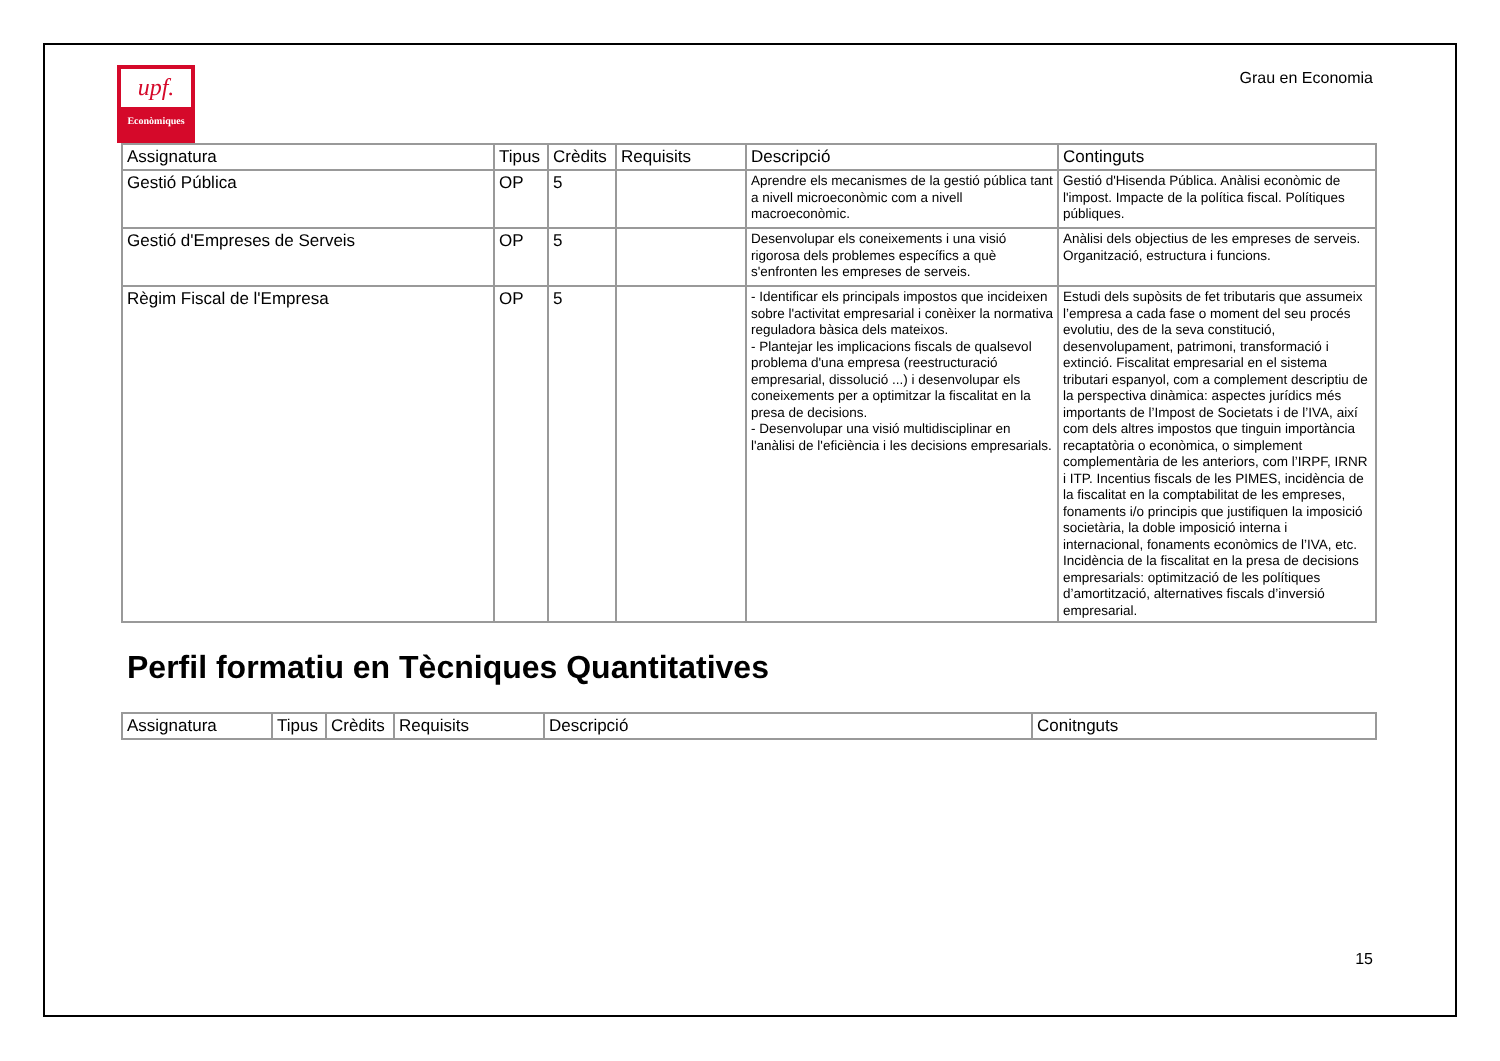upf.
Econòmiques
Grau en Economia
| Assignatura | Tipus | Crèdits | Requisits | Descripció | Continguts |
| --- | --- | --- | --- | --- | --- |
| Gestió Pública | OP | 5 | | Aprendre els mecanismes de la gestió pública tant a nivell microeconòmic com a nivell macroeconòmic. | Gestió d'Hisenda Pública. Anàlisi econòmic de l'impost. Impacte de la política fiscal. Polítiques públiques. |
| Gestió d'Empreses de Serveis | OP | 5 | | Desenvolupar els coneixements i una visió rigorosa dels problemes específics a què s'enfronten les empreses de serveis. | Anàlisi dels objectius de les empreses de serveis. Organització, estructura i funcions. |
| Règim Fiscal de l'Empresa | OP | 5 | | - Identificar els principals impostos que incideixen sobre l'activitat empresarial i conèixer la normativa reguladora bàsica dels mateixos. - Plantejar les implicacions fiscals de qualsevol problema d'una empresa (reestructuració empresarial, dissolució ...) i desenvolupar els coneixements per a optimitzar la fiscalitat en la presa de decisions. - Desenvolupar una visió multidisciplinar en l'anàlisi de l'eficiència i les decisions empresarials. | Estudi dels supòsits de fet tributaris que assumeix l’empresa a cada fase o moment del seu procés evolutiu, des de la seva constitució, desenvolupament, patrimoni, transformació i extinció. Fiscalitat empresarial en el sistema tributari espanyol, com a complement descriptiu de la perspectiva dinàmica: aspectes jurídics més importants de l’Impost de Societats i de l’IVA, així com dels altres impostos que tinguin importància recaptatòria o econòmica, o simplement complementària de les anteriors, com l’IRPF, IRNR i ITP. Incentius fiscals de les PIMES, incidència de la fiscalitat en la comptabilitat de les empreses, fonaments i/o principis que justifiquen la imposició societària, la doble imposició interna i internacional, fonaments econòmics de l’IVA, etc. Incidència de la fiscalitat en la presa de decisions empresarials: optimització de les polítiques d’amortització, alternatives fiscals d’inversió empresarial. |
Perfil formatiu en Tècniques Quantitatives
| Assignatura | Tipus | Crèdits | Requisits | Descripció | Conitnguts |
| --- | --- | --- | --- | --- | --- |
15